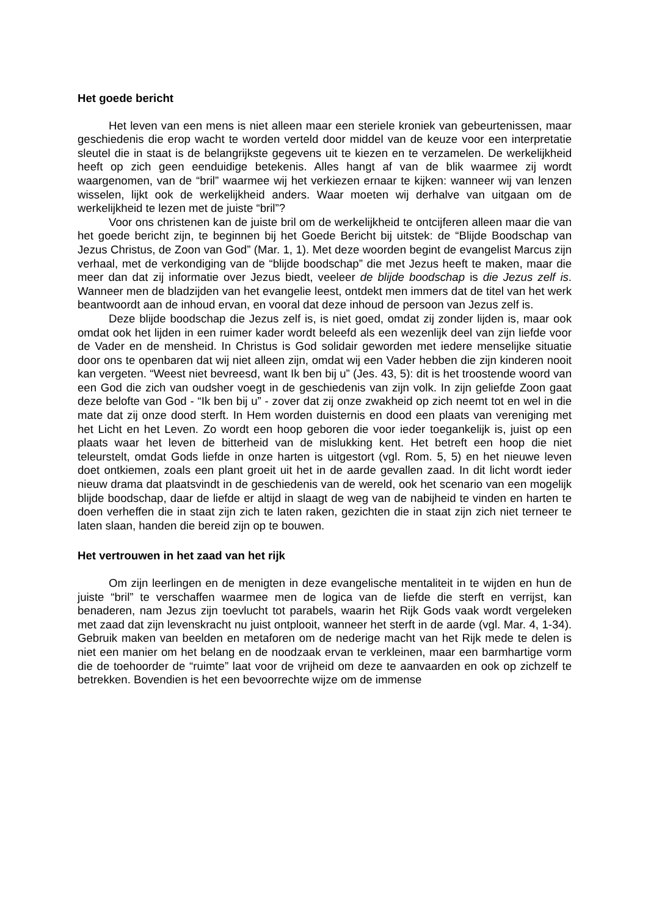Het goede bericht
Het leven van een mens is niet alleen maar een steriele kroniek van gebeurtenissen, maar geschiedenis die erop wacht te worden verteld door middel van de keuze voor een interpretatie sleutel die in staat is de belangrijkste gegevens uit te kiezen en te verzamelen. De werkelijkheid heeft op zich geen eenduidige betekenis. Alles hangt af van de blik waarmee zij wordt waargenomen, van de “bril” waarmee wij het verkiezen ernaar te kijken: wanneer wij van lenzen wisselen, lijkt ook de werkelijkheid anders. Waar moeten wij derhalve van uitgaan om de werkelijkheid te lezen met de juiste “bril”?
Voor ons christenen kan de juiste bril om de werkelijkheid te ontcijferen alleen maar die van het goede bericht zijn, te beginnen bij het Goede Bericht bij uitstek: de “Blijde Boodschap van Jezus Christus, de Zoon van God” (Mar. 1, 1). Met deze woorden begint de evangelist Marcus zijn verhaal, met de verkondiging van de “blijde boodschap” die met Jezus heeft te maken, maar die meer dan dat zij informatie over Jezus biedt, veeleer de blijde boodschap is die Jezus zelf is. Wanneer men de bladzijden van het evangelie leest, ontdekt men immers dat de titel van het werk beantwoordt aan de inhoud ervan, en vooral dat deze inhoud de persoon van Jezus zelf is.
Deze blijde boodschap die Jezus zelf is, is niet goed, omdat zij zonder lijden is, maar ook omdat ook het lijden in een ruimer kader wordt beleefd als een wezenlijk deel van zijn liefde voor de Vader en de mensheid. In Christus is God solidair geworden met iedere menselijke situatie door ons te openbaren dat wij niet alleen zijn, omdat wij een Vader hebben die zijn kinderen nooit kan vergeten. “Weest niet bevreesd, want Ik ben bij u” (Jes. 43, 5): dit is het troostende woord van een God die zich van oudsher voegt in de geschiedenis van zijn volk. In zijn geliefde Zoon gaat deze belofte van God - “Ik ben bij u” - zover dat zij onze zwakheid op zich neemt tot en wel in die mate dat zij onze dood sterft. In Hem worden duisternis en dood een plaats van vereniging met het Licht en het Leven. Zo wordt een hoop geboren die voor ieder toegankelijk is, juist op een plaats waar het leven de bitterheid van de mislukking kent. Het betreft een hoop die niet teleurstelt, omdat Gods liefde in onze harten is uitgestort (vgl. Rom. 5, 5) en het nieuwe leven doet ontkiemen, zoals een plant groeit uit het in de aarde gevallen zaad. In dit licht wordt ieder nieuw drama dat plaatsvindt in de geschiedenis van de wereld, ook het scenario van een mogelijk blijde boodschap, daar de liefde er altijd in slaagt de weg van de nabijheid te vinden en harten te doen verheffen die in staat zijn zich te laten raken, gezichten die in staat zijn zich niet terneer te laten slaan, handen die bereid zijn op te bouwen.
Het vertrouwen in het zaad van het rijk
Om zijn leerlingen en de menigten in deze evangelische mentaliteit in te wijden en hun de juiste “bril” te verschaffen waarmee men de logica van de liefde die sterft en verrijst, kan benaderen, nam Jezus zijn toevlucht tot parabels, waarin het Rijk Gods vaak wordt vergeleken met zaad dat zijn levenskracht nu juist ontplooit, wanneer het sterft in de aarde (vgl. Mar. 4, 1-34). Gebruik maken van beelden en metaforen om de nederige macht van het Rijk mede te delen is niet een manier om het belang en de noodzaak ervan te verkleinen, maar een barmhartige vorm die de toehoorder de “ruimte” laat voor de vrijheid om deze te aanvaarden en ook op zichzelf te betrekken. Bovendien is het een bevoorrechte wijze om de immense